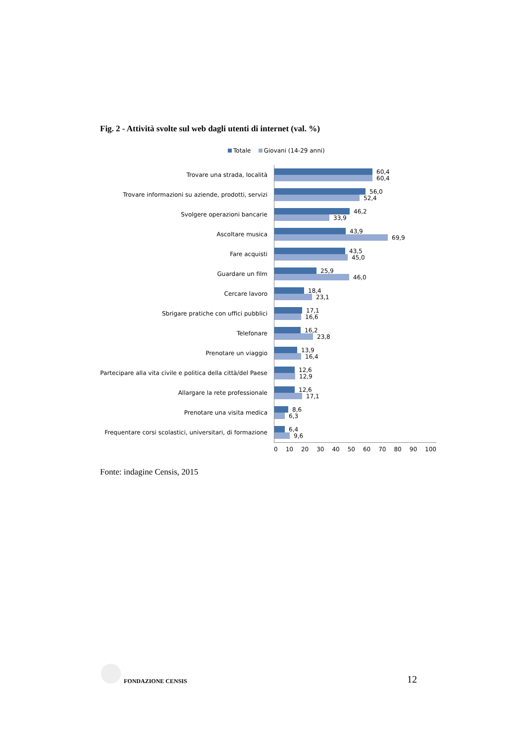Fig. 2 - Attività svolte sul web dagli utenti di internet (val. %)
Totale Giovani (14-29 anni)
Trovare una strada, località
60,4
60,4
Trovare informazioni su aziende, prodotti, servizi
56,0
52,4
Svolgere operazioni bancarie
46,2
33,9
Ascoltare musica
43,9
69,9
Fare acquisti
43,5
45,0
Guardare un film
25,9
46,0
Cercare lavoro
18,4
23,1
Sbrigare pratiche con uffici pubblici
17,1
16,6
Telefonare
16,2
23,8
Prenotare un viaggio
13,9
16,4
Partecipare alla vita civile e politica della città/del Paese
12,6
12,9
Allargare la rete professionale
12,6
17,1
Prenotare una visita medica
8,6
6,3
Frequentare corsi scolastici, universitari, di formazione
6,4
9,6
0 10 20 30 40 50 60 70 80 90 100
Fonte: indagine Censis, 2015
FONDAZIONE CENSIS 12